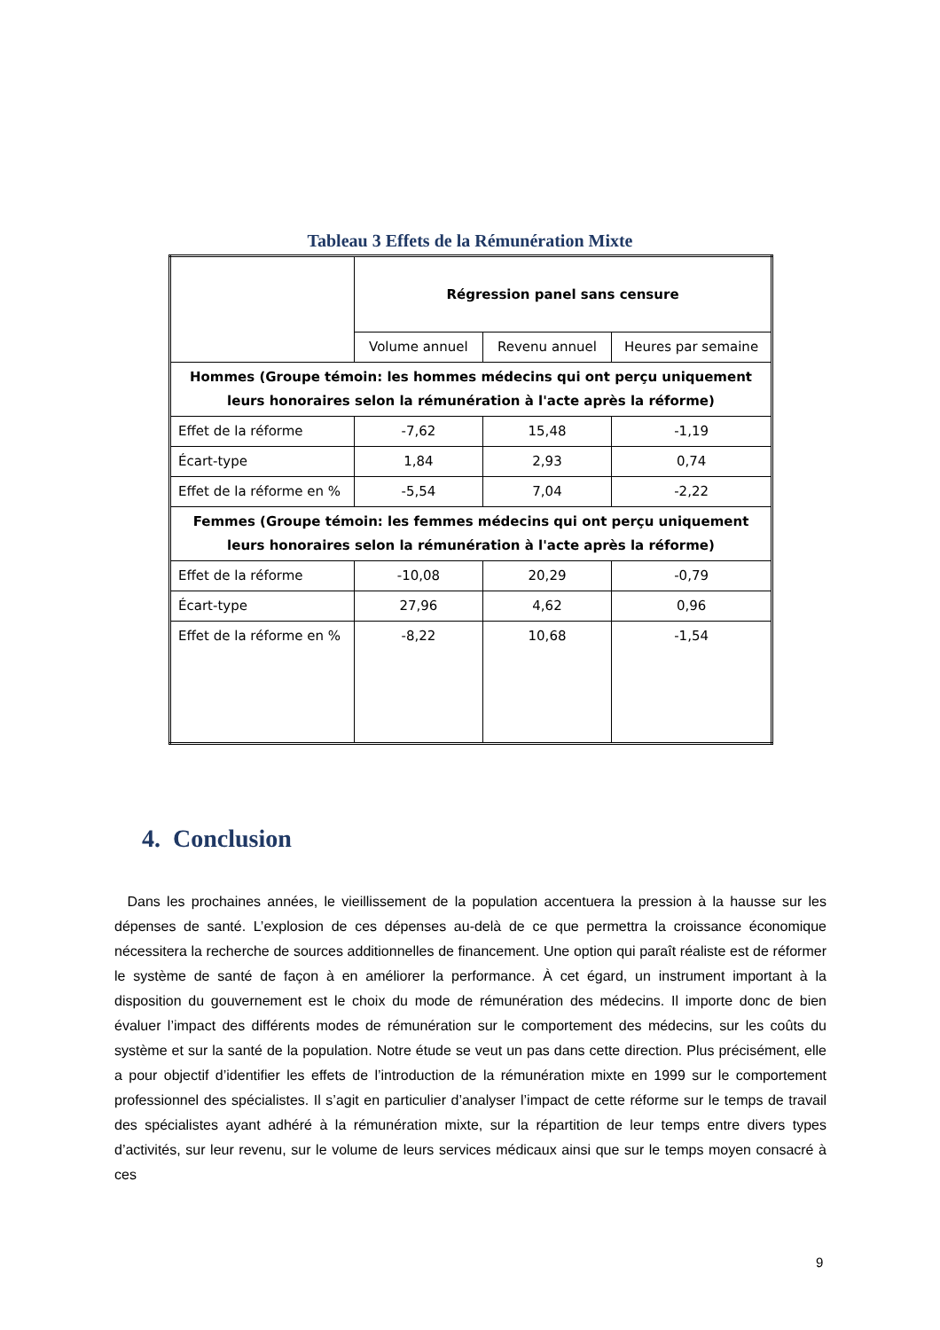Tableau 3 Effets de la Rémunération Mixte
| | Régression panel sans censure | | |
| | Volume annuel | Revenu annuel | Heures par semaine |
| Hommes (Groupe témoin: les hommes médecins qui ont perçu uniquement leurs honoraires selon la rémunération à l'acte après la réforme) | | | |
| Effet de la réforme | -7,62 | 15,48 | -1,19 |
| Écart-type | 1,84 | 2,93 | 0,74 |
| Effet de la réforme en % | -5,54 | 7,04 | -2,22 |
| Femmes (Groupe témoin: les femmes médecins qui ont perçu uniquement leurs honoraires selon la rémunération à l'acte après la réforme) | | | |
| Effet de la réforme | -10,08 | 20,29 | -0,79 |
| Écart-type | 27,96 | 4,62 | 0,96 |
| Effet de la réforme en % | -8,22 | 10,68 | -1,54 |
4. Conclusion
Dans les prochaines années, le vieillissement de la population accentuera la pression à la hausse sur les dépenses de santé. L’explosion de ces dépenses au-delà de ce que permettra la croissance économique nécessitera la recherche de sources additionnelles de financement. Une option qui paraît réaliste est de réformer le système de santé de façon à en améliorer la performance. À cet égard, un instrument important à la disposition du gouvernement est le choix du mode de rémunération des médecins. Il importe donc de bien évaluer l’impact des différents modes de rémunération sur le comportement des médecins, sur les coûts du système et sur la santé de la population. Notre étude se veut un pas dans cette direction. Plus précisément, elle a pour objectif d’identifier les effets de l’introduction de la rémunération mixte en 1999 sur le comportement professionnel des spécialistes. Il s’agit en particulier d’analyser l’impact de cette réforme sur le temps de travail des spécialistes ayant adhéré à la rémunération mixte, sur la répartition de leur temps entre divers types d’activités, sur leur revenu, sur le volume de leurs services médicaux ainsi que sur le temps moyen consacré à ces
9